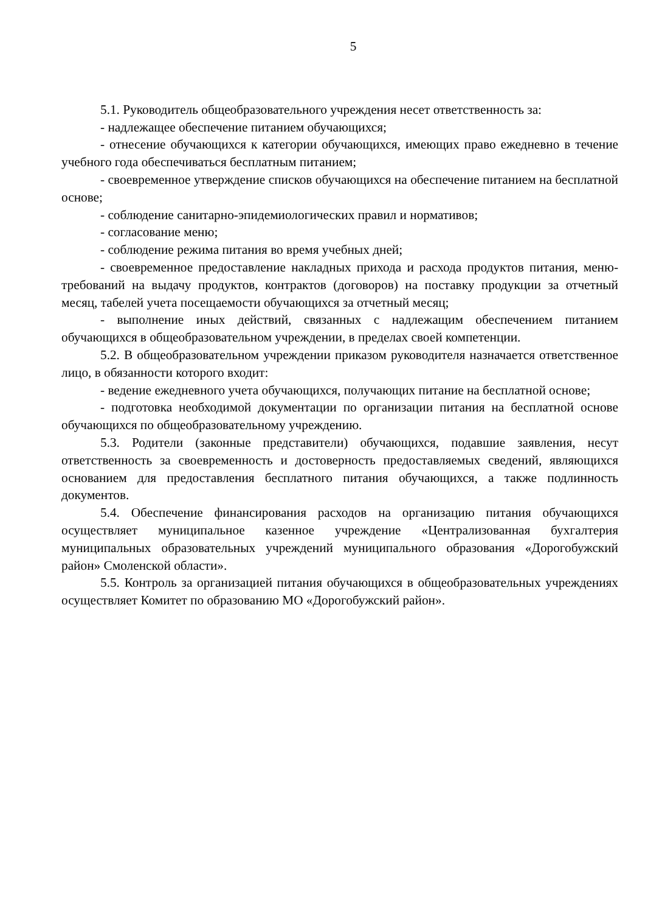5
5.1. Руководитель общеобразовательного учреждения несет ответственность за:
- надлежащее обеспечение питанием обучающихся;
- отнесение обучающихся к категории обучающихся, имеющих право ежедневно в течение учебного года обеспечиваться бесплатным питанием;
- своевременное утверждение списков обучающихся на обеспечение питанием на бесплатной основе;
- соблюдение санитарно-эпидемиологических правил и нормативов;
- согласование меню;
- соблюдение режима питания во время учебных дней;
- своевременное предоставление накладных прихода и расхода продуктов питания, меню-требований на выдачу продуктов, контрактов (договоров) на поставку продукции за отчетный месяц, табелей учета посещаемости обучающихся за отчетный месяц;
- выполнение иных действий, связанных с надлежащим обеспечением питанием обучающихся в общеобразовательном учреждении, в пределах своей компетенции.
5.2. В общеобразовательном учреждении приказом руководителя назначается ответственное лицо, в обязанности которого входит:
- ведение ежедневного учета обучающихся, получающих питание на бесплатной основе;
- подготовка необходимой документации по организации питания на бесплатной основе обучающихся по общеобразовательному учреждению.
5.3. Родители (законные представители) обучающихся, подавшие заявления, несут ответственность за своевременность и достоверность предоставляемых сведений, являющихся основанием для предоставления бесплатного питания обучающихся, а также подлинность документов.
5.4. Обеспечение финансирования расходов на организацию питания обучающихся осуществляет муниципальное казенное учреждение «Централизованная бухгалтерия муниципальных образовательных учреждений муниципального образования «Дорогобужский район» Смоленской области».
5.5. Контроль за организацией питания обучающихся в общеобразовательных учреждениях осуществляет Комитет по образованию МО «Дорогобужский район».